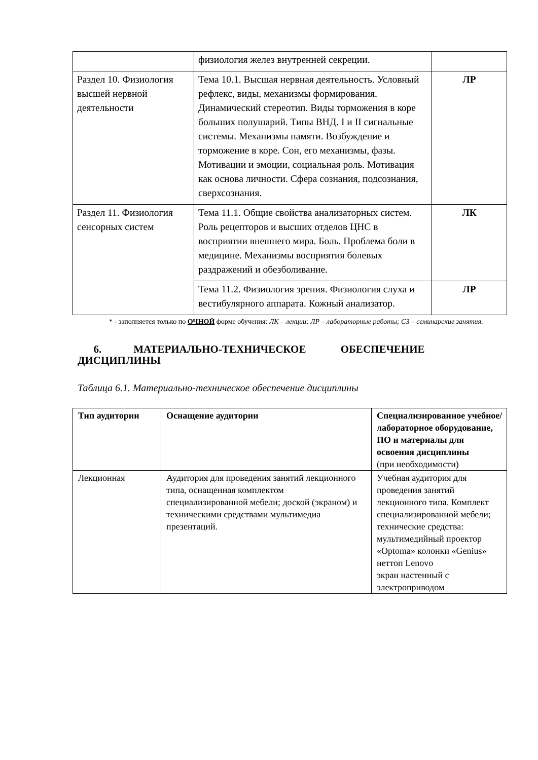| | физиология желез внутренней секреции. | |
| Раздел 10. Физиология высшей нервной деятельности | Тема 10.1. Высшая нервная деятельность. Условный рефлекс, виды, механизмы формирования. Динамический стереотип. Виды торможения в коре больших полушарий. Типы ВНД. I и II сигнальные системы. Механизмы памяти. Возбуждение и торможение в коре. Сон, его механизмы, фазы. Мотивации и эмоции, социальная роль. Мотивация как основа личности. Сфера сознания, подсознания, сверхсознания. | ЛР |
| Раздел 11. Физиология сенсорных систем | Тема 11.1. Общие свойства анализаторных систем. Роль рецепторов и высших отделов ЦНС в восприятии внешнего мира. Боль. Проблема боли в медицине. Механизмы восприятия болевых раздражений и обезболивание. | ЛК |
| | Тема 11.2. Физиология зрения. Физиология слуха и вестибулярного аппарата. Кожный анализатор. | ЛР |
* - заполняется только по ОЧНОЙ форме обучения: ЛК – лекции; ЛР – лабораторные работы; СЗ – семинарские занятия.
6. МАТЕРИАЛЬНО-ТЕХНИЧЕСКОЕ ОБЕСПЕЧЕНИЕ ДИСЦИПЛИНЫ
Таблица 6.1. Материально-техническое обеспечение дисциплины
| Тип аудитории | Оснащение аудитории | Специализированное учебное/лабораторное оборудование, ПО и материалы для освоения дисциплины (при необходимости) |
| --- | --- | --- |
| Лекционная | Аудитория для проведения занятий лекционного типа, оснащенная комплектом специализированной мебели; доской (экраном) и техническими средствами мультимедиа презентаций. | Учебная аудитория для проведения занятий лекционного типа. Комплект специализированной мебели; технические средства: мультимедийный проектор «Optoma» колонки «Genius» неттоп Lenovo экран настенный с электроприводом |